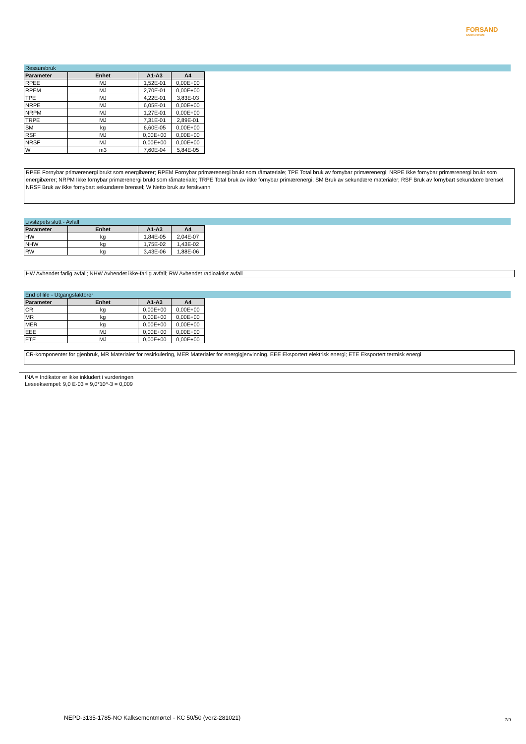FORSAND
SANDKOMPANI
Ressursbruk
| Parameter | Enhet | A1-A3 | A4 |
| --- | --- | --- | --- |
| RPEE | MJ | 1,52E-01 | 0,00E+00 |
| RPEM | MJ | 2,70E-01 | 0,00E+00 |
| TPE | MJ | 4,22E-01 | 3,83E-03 |
| NRPE | MJ | 6,05E-01 | 0,00E+00 |
| NRPM | MJ | 1,27E-01 | 0,00E+00 |
| TRPE | MJ | 7,31E-01 | 2,89E-01 |
| SM | kg | 6,60E-05 | 0,00E+00 |
| RSF | MJ | 0,00E+00 | 0,00E+00 |
| NRSF | MJ | 0,00E+00 | 0,00E+00 |
| W | m3 | 7,60E-04 | 5,84E-05 |
RPEE Fornybar primærenergi brukt som energibærer; RPEM Fornybar primærenergi brukt som råmateriale; TPE Total bruk av fornybar primærenergi; NRPE Ikke fornybar primærenergi brukt som energibærer; NRPM Ikke fornybar primærenergi brukt som råmateriale; TRPE Total bruk av ikke fornybar primærenergi; SM Bruk av sekundære materialer; RSF Bruk av fornybart sekundære brensel; NRSF Bruk av ikke fornybart sekundære brensel; W Netto bruk av ferskvann
Livsløpets slutt - Avfall
| Parameter | Enhet | A1-A3 | A4 |
| --- | --- | --- | --- |
| HW | kg | 1,84E-05 | 2,04E-07 |
| NHW | kg | 1,75E-02 | 1,43E-02 |
| RW | kg | 3,43E-06 | 1,88E-06 |
HW Avhendet farlig avfall; NHW Avhendet ikke-farlig avfall; RW Avhendet radioaktivt avfall
End of life - Utgangsfaktorer
| Parameter | Enhet | A1-A3 | A4 |
| --- | --- | --- | --- |
| CR | kg | 0,00E+00 | 0,00E+00 |
| MR | kg | 0,00E+00 | 0,00E+00 |
| MER | kg | 0,00E+00 | 0,00E+00 |
| EEE | MJ | 0,00E+00 | 0,00E+00 |
| ETE | MJ | 0,00E+00 | 0,00E+00 |
CR-komponenter for gjenbruk, MR Materialer for resirkulering, MER Materialer for energigjenvinning, EEE Eksportert elektrisk energi; ETE Eksportert termisk energi
INA = Indikator er ikke inkludert i vurderingen
Leseeksempel: 9,0 E-03 = 9,0*10^-3 = 0,009
NEPD-3135-1785-NO Kalksementmørtel - KC 50/50 (ver2-281021)
7/9